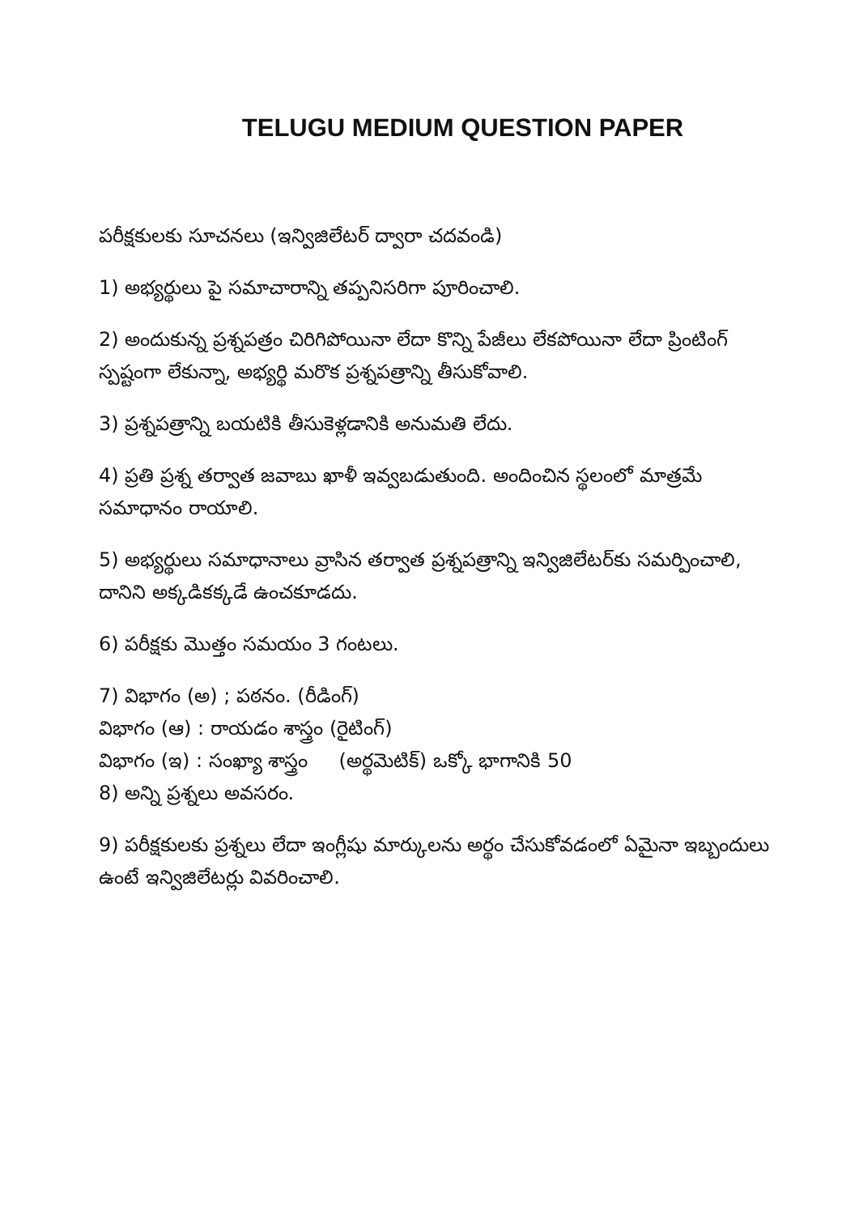TELUGU MEDIUM QUESTION PAPER
పరీక్షకులకు సూచనలు (ఇన్విజిలేటర్ ద్వారా చదవండి)
1) అభ్యర్థులు పై సమాచారాన్ని తప్పనిసరిగా పూరించాలి.
2) అందుకున్న ప్రశ్నపత్రం చిరిగిపోయినా లేదా కొన్ని పేజీలు లేకపోయినా లేదా ప్రింటింగ్ స్పష్టంగా లేకున్నా, అభ్యర్థి మరొక ప్రశ్నపత్రాన్ని తీసుకోవాలి.
3) ప్రశ్నపత్రాన్ని బయటికి తీసుకెళ్లడానికి అనుమతి లేదు.
4) ప్రతి ప్రశ్న తర్వాత జవాబు ఖాళీ ఇవ్వబడుతుంది. అందించిన స్థలంలో మాత్రమే సమాధానం రాయాలి.
5) అభ్యర్థులు సమాధానాలు వ్రాసిన తర్వాత ప్రశ్నపత్రాన్ని ఇన్విజిలేటర్‌కు సమర్పించాలి, దానిని అక్కడికక్కడే ఉంచకూడదు.
6) పరీక్షకు మొత్తం సమయం 3 గంటలు.
7) విభాగం (అ) ; పఠనం. (రీడింగ్)
విభాగం (ఆ) : రాయడం శాస్త్రం (రైటింగ్)
విభాగం (ఇ) : సంఖ్యా శాస్త్రం (అర్థమెటిక్) ఒక్కో భాగానికి 50
8) అన్ని ప్రశ్నలు అవసరం.
9) పరీక్షకులకు ప్రశ్నలు లేదా ఇంగ్లీషు మార్కులను అర్థం చేసుకోవడంలో ఏమైనా ఇబ్బందులు ఉంటే ఇన్విజిలేటర్లు వివరించాలి.